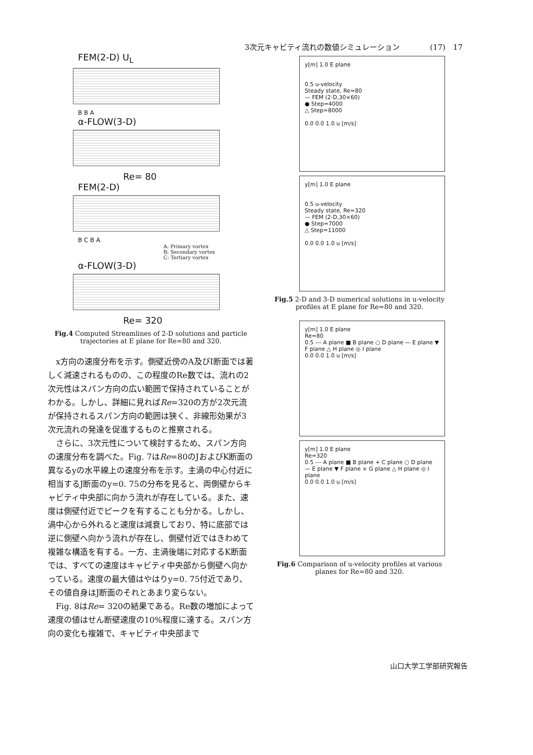3次元キャビティ流れの数値シミュレーション (17)　17
FEM(2-D) U<sub>L</sub>
B B A
α-FLOW(3-D)
Re= 80
FEM(2-D)
B C B A
A: Primary vortex
B: Secondary vortex
C: Tertiary vortex
α-FLOW(3-D)
Re= 320
Fig.4 Computed Streamlines of 2-D solutions and particle trajectories at E plane for Re=80 and 320.
x方向の速度分布を示す。側壁近傍のA及びI断面では著しく減速されるものの、この程度のRe数では、流れの2次元性はスパン方向の広い範囲で保持されていることがわかる。しかし、詳細に見ればRe=320の方が2次元流が保持されるスパン方向の範囲は狭く、非線形効果が3次元流れの発達を促進するものと推察される。
さらに、3次元性について検討するため、スパン方向の速度分布を調べた。Fig. 7はRe=80のJおよびK断面の異なるyの水平線上の速度分布を示す。主渦の中心付近に相当するJ断面のy=0. 75の分布を見ると、両側壁からキャビティ中央部に向かう流れが存在している。また、速度は側壁付近でピークを有することも分かる。しかし、渦中心から外れると速度は減衰しており、特に底部では逆に側壁へ向かう流れが存在し、側壁付近ではきわめて複雑な構造を有する。一方、主渦後端に対応するK断面では、すべての速度はキャビティ中央部から側壁へ向かっている。速度の最大値はやはりy=0. 75付近であり、その値自身はJ断面のそれとあまり変らない。
Fig. 8はRe= 320の結果である。Re数の増加によって速度の値はせん断壁速度の10%程度に達する。スパン方向の変化も複雑で、キャビティ中央部まで
y[m] 1.0 E plane
0.5 u-velocity
Steady state, Re=80
— FEM (2-D,30×60)
● Step=4000
△ Step=8000
0.0 0.0 1.0 u [m/s]
y[m] 1.0 E plane
0.5 u-velocity
Steady state, Re=320
— FEM (2-D,30×60)
● Step=7000
△ Step=11000
0.0 0.0 1.0 u [m/s]
Fig.5 2-D and 3-D numerical solutions in u-velocity profiles at E plane for Re=80 and 320.
y[m] 1.0 E plane
Re=80
0.5 --- A plane ■ B plane ○ D plane — E plane ▼ F plane △ H plane ◎ I plane
0.0 0.0 1.0 u [m/s]
y[m] 1.0 E plane
Re=320
0.5 --- A plane ■ B plane + C plane ○ D plane — E plane ▼ F plane × G plane △ H plane ◎ I plane
0.0 0.0 1.0 u [m/s]
Fig.6 Comparison of u-velocity profiles at various planes for Re=80 and 320.
山口大学工学部研究報告